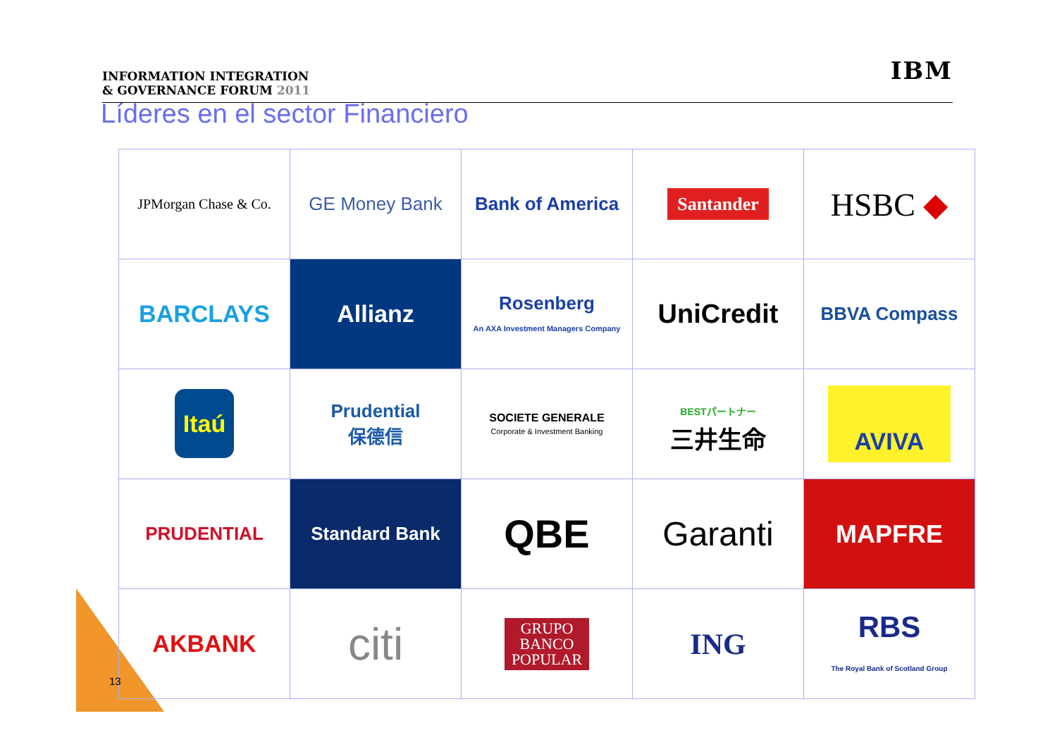INFORMATION INTEGRATION
& GOVERNANCE FORUM 2011
IBM
Líderes en el sector Financiero
| JPMorgan Chase & Co. | GE Money Bank | Bank of America | Santander | HSBC ◆ |
| BARCLAYS | Allianz | Rosenberg An AXA Investment Managers Company | UniCredit | BBVA Compass |
| Itaú | Prudential 保德信 | SOCIETE GENERALE Corporate & Investment Banking | BESTパートナー 三井生命 | AVIVA |
| PRUDENTIAL | Standard Bank | QBE | Garanti | MAPFRE |
| AKBANK | citi | GRUPO BANCO POPULAR | ING | RBS The Royal Bank of Scotland Group |
13